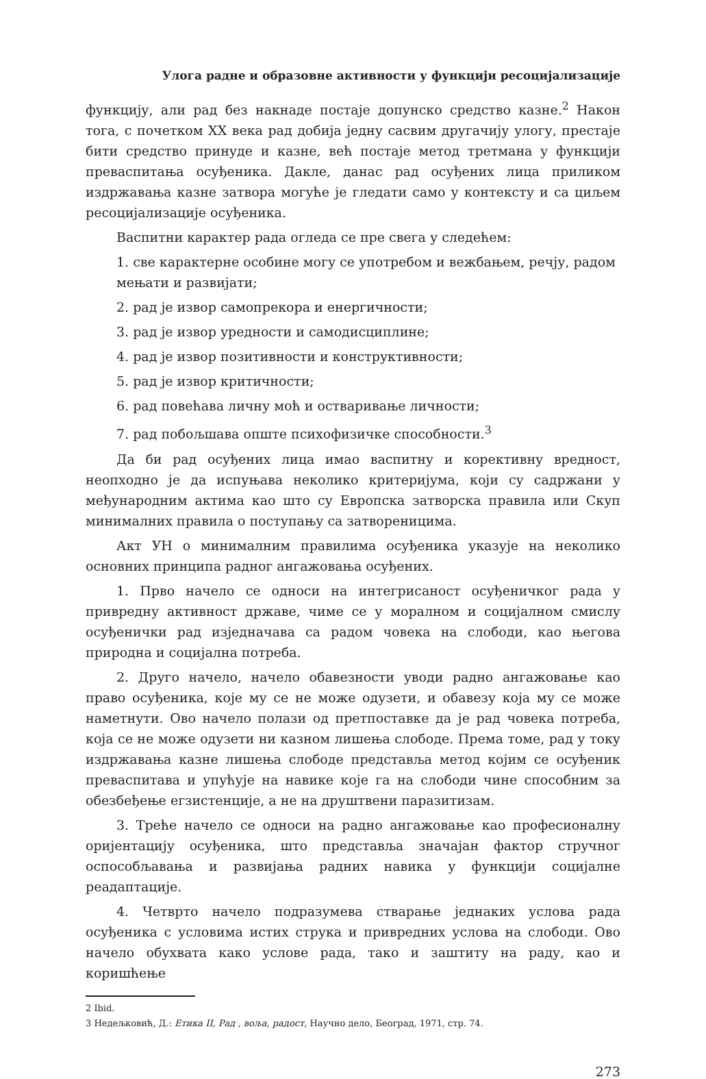Улога радне и образовне активности у функцији ресоцијализације
функцију, али рад без накнаде постаје допунско средство казне.<sup>2</sup> Након тога, с почетком XX века рад добија једну сасвим другачију улогу, престаје бити средство принуде и казне, већ постаје метод третмана у функцији преваспитања осуђеника. Дакле, данас рад осуђених лица приликом издржавања казне затвора могуће је гледати само у контексту и са циљем ресоцијализације осуђеника.
Васпитни карактер рада огледа се пре свега у следећем:
1. све карактерне особине могу се употребом и вежбањем, речју, радом мењати и развијати;
2. рад је извор самопрекора и енергичности;
3. рад је извор уредности и самодисциплине;
4. рад је извор позитивности и конструктивности;
5. рад је извор критичности;
6. рад повећава личну моћ и остваривање личности;
7. рад побољшава опште психофизичке способности.<sup>3</sup>
Да би рад осуђених лица имао васпитну и корективну вредност, неопходно је да испуњава неколико критеријума, који су садржани у међународним актима као што су Европска затворска правила или Скуп минималних правила о поступању са затвореницима.
Акт УН о минималним правилима осуђеника указује на неколико основних принципа радног ангажовања осуђених.
1. Прво начело се односи на интегрисаност осуђеничког рада у привредну активност државе, чиме се у моралном и социјалном смислу осуђенички рад изједначава са радом човека на слободи, као његова природна и социјална потреба.
2. Друго начело, начело обавезности уводи радно ангажовање као право осуђеника, које му се не може одузети, и обавезу која му се може наметнути. Ово начело полази од претпоставке да је рад човека потреба, која се не може одузети ни казном лишења слободе. Према томе, рад у току издржавања казне лишења слободе представља метод којим се осуђеник преваспитава и упућује на навике које га на слободи чине способним за обезбеђење егзистенције, а не на друштвени паразитизам.
3. Треће начело се односи на радно ангажовање као професионалну оријентацију осуђеника, што представља значајан фактор стручног оспособљавања и развијања радних навика у функцији социјалне реадаптације.
4. Четврто начело подразумева стварање једнаких услова рада осуђеника с условима истих струка и привредних услова на слободи. Ово начело обухвата како услове рада, тако и заштиту на раду, као и коришћење
2 Ibid.
3 Недељковић, Д.: Етика II, Рад , воља, радост, Научно дело, Београд, 1971, стр. 74.
273